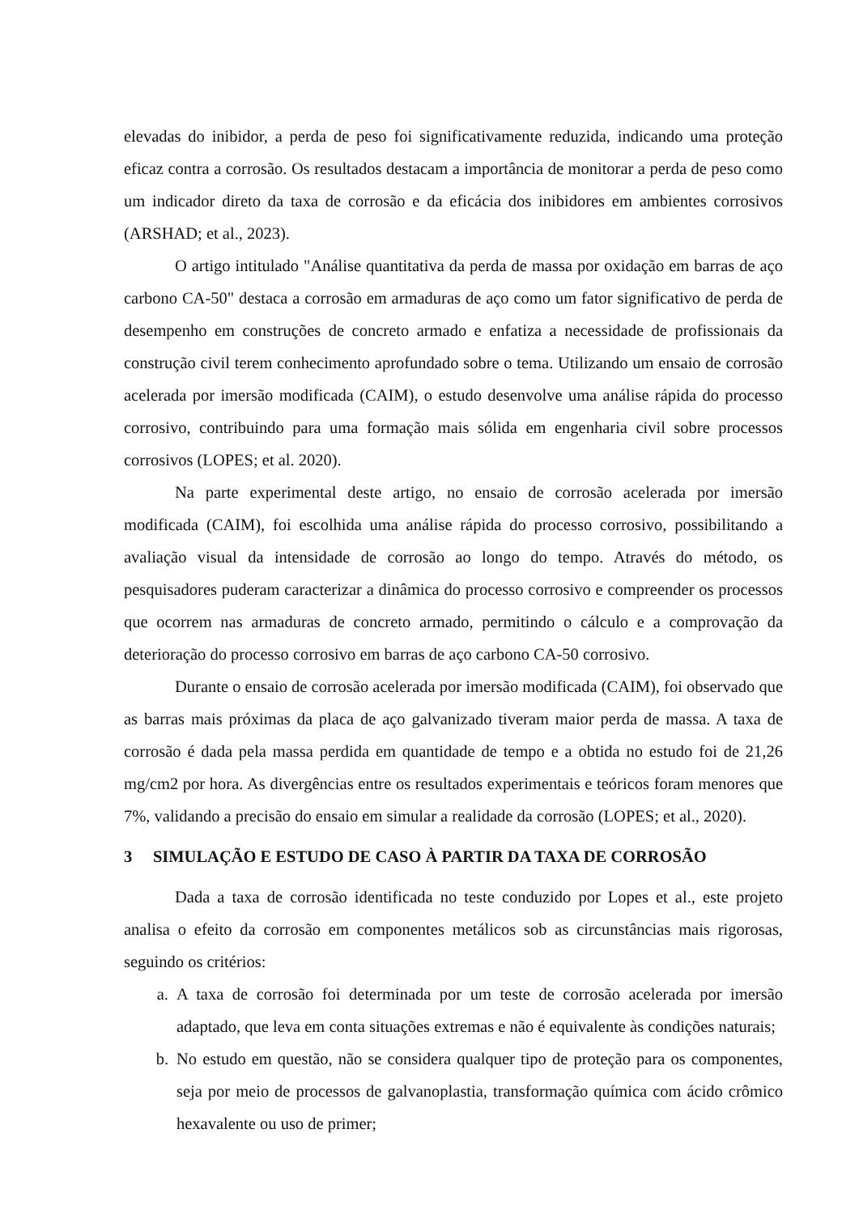elevadas do inibidor, a perda de peso foi significativamente reduzida, indicando uma proteção eficaz contra a corrosão. Os resultados destacam a importância de monitorar a perda de peso como um indicador direto da taxa de corrosão e da eficácia dos inibidores em ambientes corrosivos (ARSHAD; et al., 2023).
O artigo intitulado "Análise quantitativa da perda de massa por oxidação em barras de aço carbono CA-50" destaca a corrosão em armaduras de aço como um fator significativo de perda de desempenho em construções de concreto armado e enfatiza a necessidade de profissionais da construção civil terem conhecimento aprofundado sobre o tema. Utilizando um ensaio de corrosão acelerada por imersão modificada (CAIM), o estudo desenvolve uma análise rápida do processo corrosivo, contribuindo para uma formação mais sólida em engenharia civil sobre processos corrosivos (LOPES; et al. 2020).
Na parte experimental deste artigo, no ensaio de corrosão acelerada por imersão modificada (CAIM), foi escolhida uma análise rápida do processo corrosivo, possibilitando a avaliação visual da intensidade de corrosão ao longo do tempo. Através do método, os pesquisadores puderam caracterizar a dinâmica do processo corrosivo e compreender os processos que ocorrem nas armaduras de concreto armado, permitindo o cálculo e a comprovação da deterioração do processo corrosivo em barras de aço carbono CA-50 corrosivo.
Durante o ensaio de corrosão acelerada por imersão modificada (CAIM), foi observado que as barras mais próximas da placa de aço galvanizado tiveram maior perda de massa. A taxa de corrosão é dada pela massa perdida em quantidade de tempo e a obtida no estudo foi de 21,26 mg/cm2 por hora. As divergências entre os resultados experimentais e teóricos foram menores que 7%, validando a precisão do ensaio em simular a realidade da corrosão (LOPES; et al., 2020).
3 SIMULAÇÃO E ESTUDO DE CASO À PARTIR DA TAXA DE CORROSÃO
Dada a taxa de corrosão identificada no teste conduzido por Lopes et al., este projeto analisa o efeito da corrosão em componentes metálicos sob as circunstâncias mais rigorosas, seguindo os critérios:
a. A taxa de corrosão foi determinada por um teste de corrosão acelerada por imersão adaptado, que leva em conta situações extremas e não é equivalente às condições naturais;
b. No estudo em questão, não se considera qualquer tipo de proteção para os componentes, seja por meio de processos de galvanoplastia, transformação química com ácido crômico hexavalente ou uso de primer;